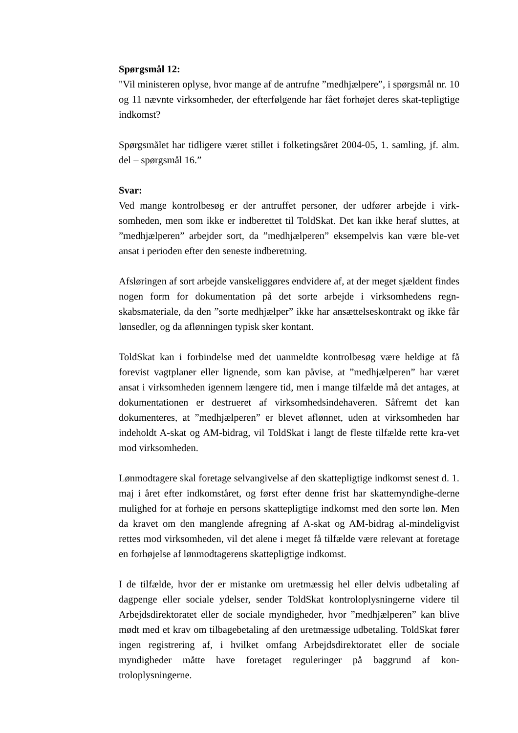Spørgsmål 12:
"Vil ministeren oplyse, hvor mange af de antrufne ”medhjælpere”, i spørgsmål nr. 10 og 11 nævnte virksomheder, der efterfølgende har fået forhøjet deres skat-tepligtige indkomst?
Spørgsmålet har tidligere været stillet i folketingsåret 2004-05, 1. samling, jf. alm. del – spørgsmål 16.”
Svar:
Ved mange kontrolbesøg er der antruffet personer, der udfører arbejde i virk-somheden, men som ikke er indberettet til ToldSkat. Det kan ikke heraf sluttes, at ”medhjælperen” arbejder sort, da ”medhjælperen” eksempelvis kan være ble-vet ansat i perioden efter den seneste indberetning.
Afsløringen af sort arbejde vanskeliggøres endvidere af, at der meget sjældent findes nogen form for dokumentation på det sorte arbejde i virksomhedens regn-skabsmateriale, da den ”sorte medhjælper” ikke har ansættelseskontrakt og ikke får lønsedler, og da aflønningen typisk sker kontant.
ToldSkat kan i forbindelse med det uanmeldte kontrolbesøg være heldige at få forevist vagtplaner eller lignende, som kan påvise, at ”medhjælperen” har været ansat i virksomheden igennem længere tid, men i mange tilfælde må det antages, at dokumentationen er destrueret af virksomhedsindehaveren. Såfremt det kan dokumenteres, at ”medhjælperen” er blevet aflønnet, uden at virksomheden har indeholdt A-skat og AM-bidrag, vil ToldSkat i langt de fleste tilfælde rette kra-vet mod virksomheden.
Lønmodtagere skal foretage selvangivelse af den skattepligtige indkomst senest d. 1. maj i året efter indkomståret, og først efter denne frist har skattemyndighe-derne mulighed for at forhøje en persons skattepligtige indkomst med den sorte løn. Men da kravet om den manglende afregning af A-skat og AM-bidrag al-mindeligvist rettes mod virksomheden, vil det alene i meget få tilfælde være relevant at foretage en forhøjelse af lønmodtagerens skattepligtige indkomst.
I de tilfælde, hvor der er mistanke om uretmæssig hel eller delvis udbetaling af dagpenge eller sociale ydelser, sender ToldSkat kontroloplysningerne videre til Arbejdsdirektoratet eller de sociale myndigheder, hvor ”medhjælperen” kan blive mødt med et krav om tilbagebetaling af den uretmæssige udbetaling. ToldSkat fører ingen registrering af, i hvilket omfang Arbejdsdirektoratet eller de sociale myndigheder måtte have foretaget reguleringer på baggrund af kon-troloplysningerne.